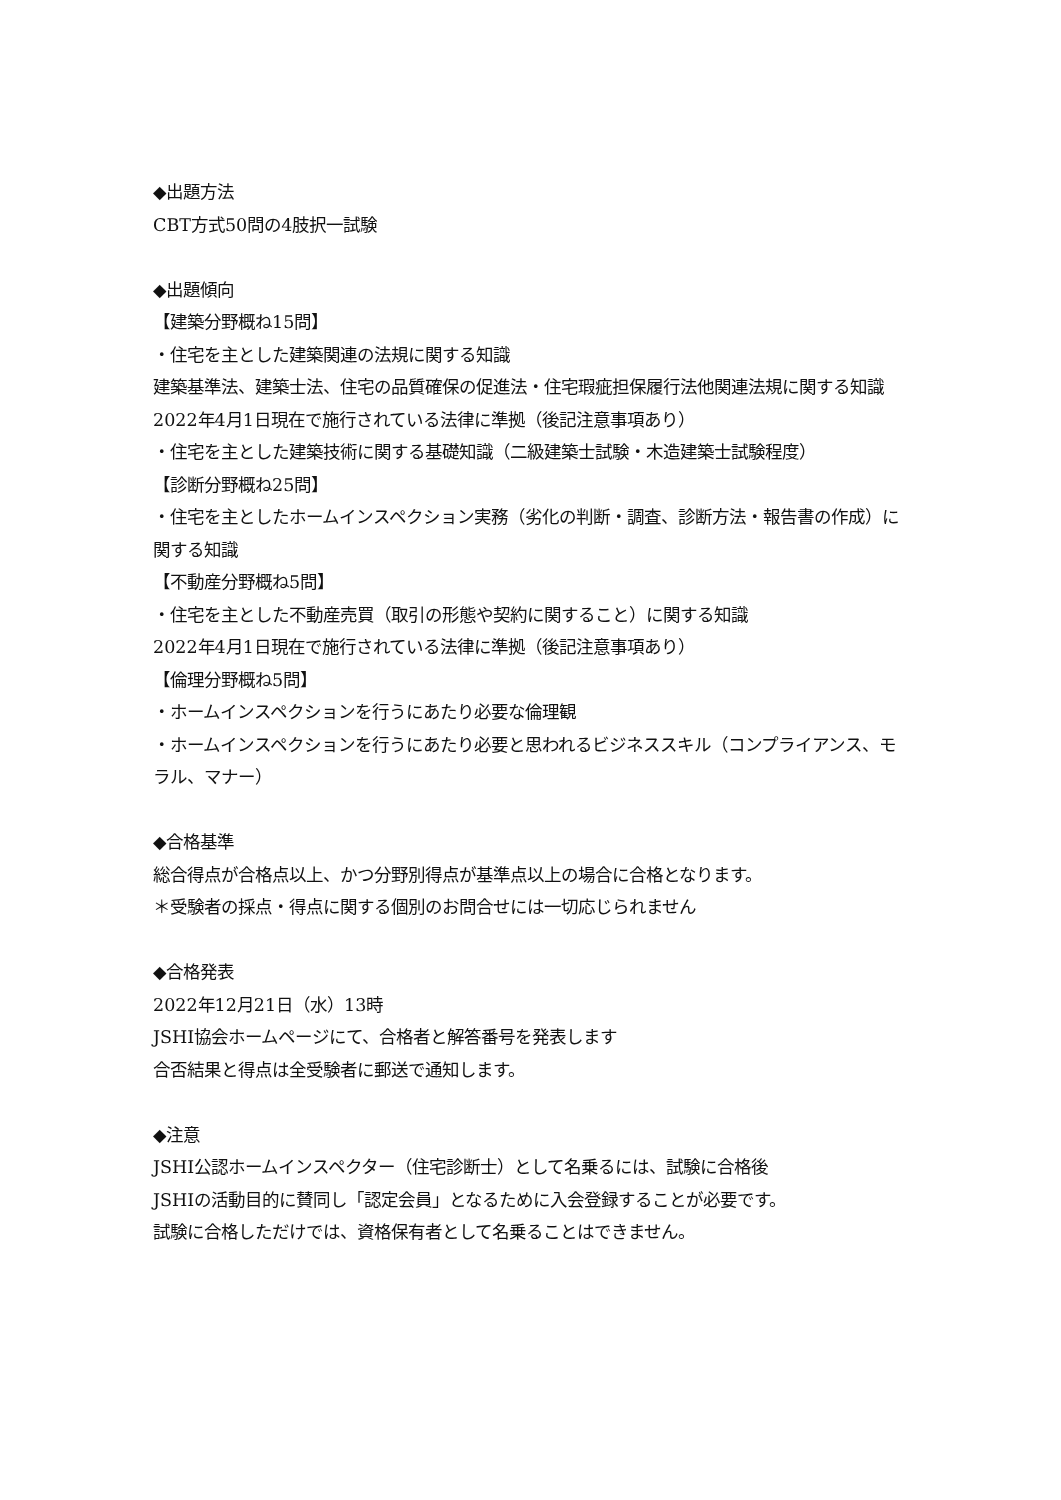◆出題方法
CBT方式50問の4肢択一試験
◆出題傾向
【建築分野概ね15問】
・住宅を主とした建築関連の法規に関する知識
建築基準法、建築士法、住宅の品質確保の促進法・住宅瑕疵担保履行法他関連法規に関する知識
2022年4月1日現在で施行されている法律に準拠（後記注意事項あり）
・住宅を主とした建築技術に関する基礎知識（二級建築士試験・木造建築士試験程度）
【診断分野概ね25問】
・住宅を主としたホームインスペクション実務（劣化の判断・調査、診断方法・報告書の作成）に関する知識
【不動産分野概ね5問】
・住宅を主とした不動産売買（取引の形態や契約に関すること）に関する知識
2022年4月1日現在で施行されている法律に準拠（後記注意事項あり）
【倫理分野概ね5問】
・ホームインスペクションを行うにあたり必要な倫理観
・ホームインスペクションを行うにあたり必要と思われるビジネススキル（コンプライアンス、モラル、マナー）
◆合格基準
総合得点が合格点以上、かつ分野別得点が基準点以上の場合に合格となります。
＊受験者の採点・得点に関する個別のお問合せには一切応じられません
◆合格発表
2022年12月21日（水）13時
JSHI協会ホームページにて、合格者と解答番号を発表します
合否結果と得点は全受験者に郵送で通知します。
◆注意
JSHI公認ホームインスペクター（住宅診断士）として名乗るには、試験に合格後
JSHIの活動目的に賛同し「認定会員」となるために入会登録することが必要です。
試験に合格しただけでは、資格保有者として名乗ることはできません。